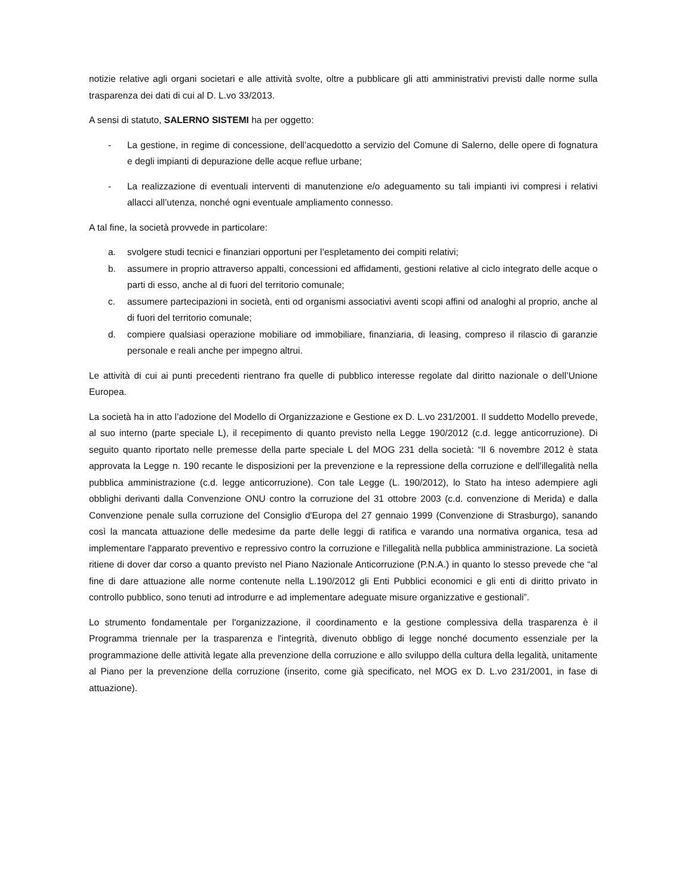notizie relative agli organi societari e alle attività svolte, oltre a pubblicare gli atti amministrativi previsti dalle norme sulla trasparenza dei dati di cui al D. L.vo 33/2013.
A sensi di statuto, SALERNO SISTEMI ha per oggetto:
- La gestione, in regime di concessione, dell’acquedotto a servizio del Comune di Salerno, delle opere di fognatura e degli impianti di depurazione delle acque reflue urbane;
- La realizzazione di eventuali interventi di manutenzione e/o adeguamento su tali impianti ivi compresi i relativi allacci all’utenza, nonché ogni eventuale ampliamento connesso.
A tal fine, la società provvede in particolare:
a. svolgere studi tecnici e finanziari opportuni per l’espletamento dei compiti relativi;
b. assumere in proprio attraverso appalti, concessioni ed affidamenti, gestioni relative al ciclo integrato delle acque o parti di esso, anche al di fuori del territorio comunale;
c. assumere partecipazioni in società, enti od organismi associativi aventi scopi affini od analoghi al proprio, anche al di fuori del territorio comunale;
d. compiere qualsiasi operazione mobiliare od immobiliare, finanziaria, di leasing, compreso il rilascio di garanzie personale e reali anche per impegno altrui.
Le attività di cui ai punti precedenti rientrano fra quelle di pubblico interesse regolate dal diritto nazionale o dell’Unione Europea.
La società ha in atto l’adozione del Modello di Organizzazione e Gestione ex D. L.vo 231/2001. Il suddetto Modello prevede, al suo interno (parte speciale L), il recepimento di quanto previsto nella Legge 190/2012 (c.d. legge anticorruzione). Di seguito quanto riportato nelle premesse della parte speciale L del MOG 231 della società: “Il 6 novembre 2012 è stata approvata la Legge n. 190 recante le disposizioni per la prevenzione e la repressione della corruzione e dell'illegalità nella pubblica amministrazione (c.d. legge anticorruzione). Con tale Legge (L. 190/2012), lo Stato ha inteso adempiere agli obblighi derivanti dalla Convenzione ONU contro la corruzione del 31 ottobre 2003 (c.d. convenzione di Merida) e dalla Convenzione penale sulla corruzione del Consiglio d'Europa del 27 gennaio 1999 (Convenzione di Strasburgo), sanando così la mancata attuazione delle medesime da parte delle leggi di ratifica e varando una normativa organica, tesa ad implementare l'apparato preventivo e repressivo contro la corruzione e l'illegalità nella pubblica amministrazione. La società ritiene di dover dar corso a quanto previsto nel Piano Nazionale Anticorruzione (P.N.A.) in quanto lo stesso prevede che “al fine di dare attuazione alle norme contenute nella L.190/2012 gli Enti Pubblici economici e gli enti di diritto privato in controllo pubblico, sono tenuti ad introdurre e ad implementare adeguate misure organizzative e gestionali”.
Lo strumento fondamentale per l'organizzazione, il coordinamento e la gestione complessiva della trasparenza è il Programma triennale per la trasparenza e l'integrità, divenuto obbligo di legge nonché documento essenziale per la programmazione delle attività legate alla prevenzione della corruzione e allo sviluppo della cultura della legalità, unitamente al Piano per la prevenzione della corruzione (inserito, come già specificato, nel MOG ex D. L.vo 231/2001, in fase di attuazione).